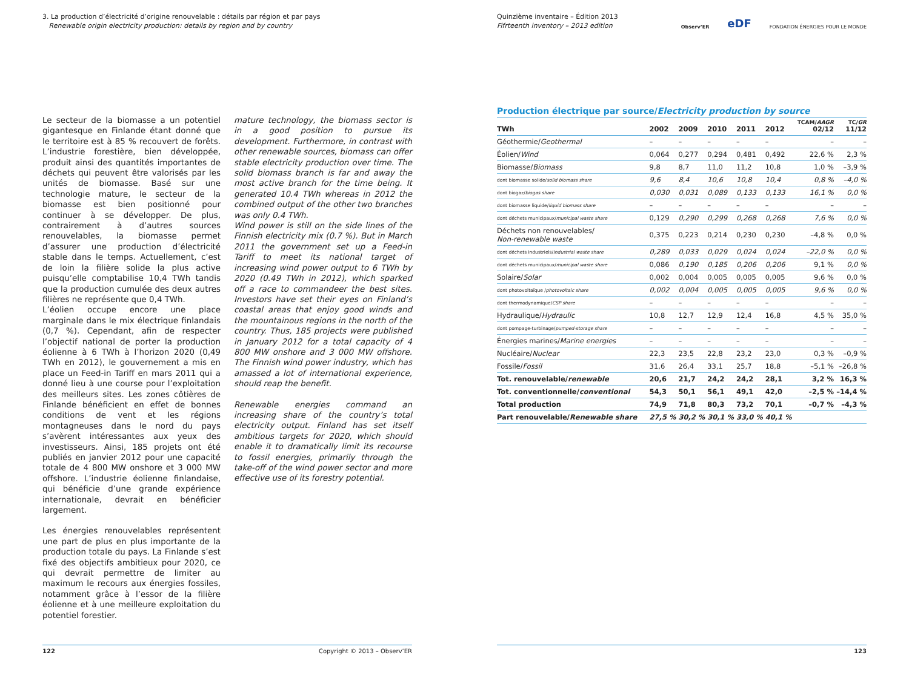3. La production d’électricité d’origine renouvelable : détails par région et par pays
Renewable origin electricity production: details by region and by country
Le secteur de la biomasse a un potentiel gigantesque en Finlande étant donné que le territoire est à 85 % recouvert de forêts. L’industrie forestière, bien développée, produit ainsi des quantités importantes de déchets qui peuvent être valorisés par les unités de biomasse. Basé sur une technologie mature, le secteur de la biomasse est bien positionné pour continuer à se développer. De plus, contrairement à d’autres sources renouvelables, la biomasse permet d’assurer une production d’électricité stable dans le temps. Actuellement, c’est de loin la filière solide la plus active puisqu’elle comptabilise 10,4 TWh tandis que la production cumulée des deux autres filières ne représente que 0,4 TWh.
L’éolien occupe encore une place marginale dans le mix électrique finlandais (0,7 %). Cependant, afin de respecter l’objectif national de porter la production éolienne à 6 TWh à l’horizon 2020 (0,49 TWh en 2012), le gouvernement a mis en place un Feed-in Tariff en mars 2011 qui a donné lieu à une course pour l’exploitation des meilleurs sites. Les zones côtières de Finlande bénéficient en effet de bonnes conditions de vent et les régions montagneuses dans le nord du pays s’avèrent intéressantes aux yeux des investisseurs. Ainsi, 185 projets ont été publiés en janvier 2012 pour une capacité totale de 4 800 MW onshore et 3 000 MW offshore. L’industrie éolienne finlandaise, qui bénéficie d’une grande expérience internationale, devrait en bénéficier largement.
Les énergies renouvelables représentent une part de plus en plus importante de la production totale du pays. La Finlande s’est fixé des objectifs ambitieux pour 2020, ce qui devrait permettre de limiter au maximum le recours aux énergies fossiles, notamment grâce à l’essor de la filière éolienne et à une meilleure exploitation du potentiel forestier.
mature technology, the biomass sector is in a good position to pursue its development. Furthermore, in contrast with other renewable sources, biomass can offer stable electricity production over time. The solid biomass branch is far and away the most active branch for the time being. It generated 10.4 TWh whereas in 2012 the combined output of the other two branches was only 0.4 TWh.
Wind power is still on the side lines of the Finnish electricity mix (0.7 %). But in March 2011 the government set up a Feed-in Tariff to meet its national target of increasing wind power output to 6 TWh by 2020 (0.49 TWh in 2012), which sparked off a race to commandeer the best sites. Investors have set their eyes on Finland’s coastal areas that enjoy good winds and the mountainous regions in the north of the country. Thus, 185 projects were published in January 2012 for a total capacity of 4 800 MW onshore and 3 000 MW offshore. The Finnish wind power industry, which has amassed a lot of international experience, should reap the benefit.
Renewable energies command an increasing share of the country’s total electricity output. Finland has set itself ambitious targets for 2020, which should enable it to dramatically limit its recourse to fossil energies, primarily through the take-off of the wind power sector and more effective use of its forestry potential.
122 Copyright © 2013 – Observ’ER
Quinzième inventaire – Édition 2013
Fifrteenth inventory – 2013 edition
Observ’ER eDF FONDATION ÉNERGIES POUR LE MONDE
Production électrique par source/Electricity production by source
| TWh | 2002 | 2009 | 2010 | 2011 | 2012 | TCAM/ AAGR 02/12 | TC/ GR 11/12 |
| --- | --- | --- | --- | --- | --- | --- | --- |
| Géothermie/ Geothermal | – | – | – | – | – | – | – |
| Éolien/ Wind | 0,064 | 0,277 | 0,294 | 0,481 | 0,492 | 22,6 % | 2,3 % |
| Biomasse/ Biomass | 9,8 | 8,7 | 11,0 | 11,2 | 10,8 | 1,0 % | –3,9 % |
| dont biomasse solide/ solid biomass share | 9,6 | 8,4 | 10,6 | 10,8 | 10,4 | 0,8 % | –4,0 % |
| dont biogaz/ biogas share | 0,030 | 0,031 | 0,089 | 0,133 | 0,133 | 16,1 % | 0,0 % |
| dont biomasse liquide/ liquid biomass share | – | – | – | – | – | – | – |
| dont déchets municipaux/ municipal waste share | 0,129 | 0,290 | 0,299 | 0,268 | 0,268 | 7,6 % | 0,0 % |
| Déchets non renouvelables/ Non-renewable waste | 0,375 | 0,223 | 0,214 | 0,230 | 0,230 | –4,8 % | 0,0 % |
| dont déchets industriels/ industrial waste share | 0,289 | 0,033 | 0,029 | 0,024 | 0,024 | –22,0 % | 0,0 % |
| dont déchets municipaux/ municipal waste share | 0,086 | 0,190 | 0,185 | 0,206 | 0,206 | 9,1 % | 0,0 % |
| Solaire/ Solar | 0,002 | 0,004 | 0,005 | 0,005 | 0,005 | 9,6 % | 0,0 % |
| dont photovoltaïque / photovoltaic share | 0,002 | 0,004 | 0,005 | 0,005 | 0,005 | 9,6 % | 0,0 % |
| dont thermodynamique/ CSP share | – | – | – | – | – | – | – |
| Hydraulique/ Hydraulic | 10,8 | 12,7 | 12,9 | 12,4 | 16,8 | 4,5 % | 35,0 % |
| dont pompage-turbinage/ pumped-storage share | – | – | – | – | – | – | – |
| Énergies marines/ Marine energies | – | – | – | – | – | – | – |
| Nucléaire/ Nuclear | 22,3 | 23,5 | 22,8 | 23,2 | 23,0 | 0,3 % | –0,9 % |
| Fossile/ Fossil | 31,6 | 26,4 | 33,1 | 25,7 | 18,8 | –5,1 % | –26,8 % |
| Tot. renouvelable/ renewable | 20,6 | 21,7 | 24,2 | 24,2 | 28,1 | 3,2 % | 16,3 % |
| Tot. conventionnelle/ conventional | 54,3 | 50,1 | 56,1 | 49,1 | 42,0 | –2,5 % | –14,4 % |
| Total production | 74,9 | 71,8 | 80,3 | 73,2 | 70,1 | –0,7 % | –4,3 % |
| Part renouvelable/ Renewable share | 27,5 % | 30,2 % | 30,1 % | 33,0 % | 40,1 % | | |
123